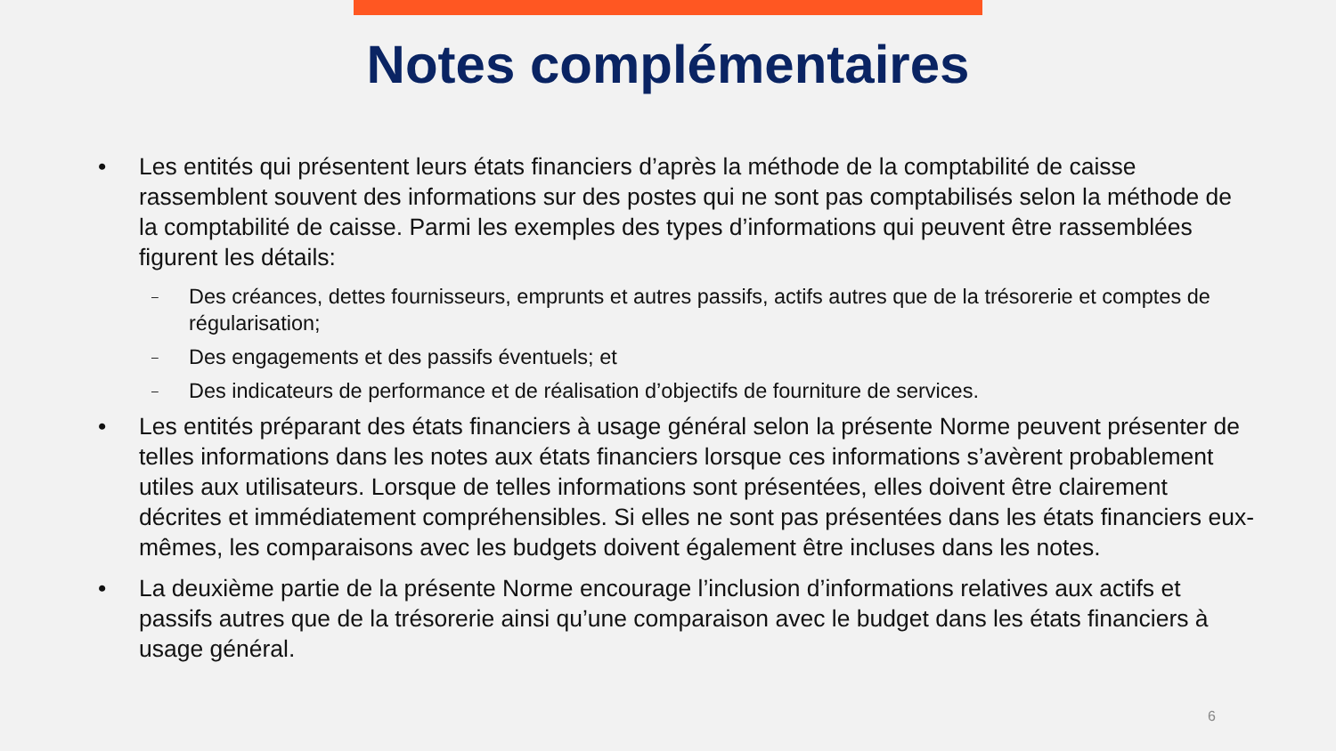Notes complémentaires
• Les entités qui présentent leurs états financiers d’après la méthode de la comptabilité de caisse rassemblent souvent des informations sur des postes qui ne sont pas comptabilisés selon la méthode de la comptabilité de caisse. Parmi les exemples des types d’informations qui peuvent être rassemblées figurent les détails:
– Des créances, dettes fournisseurs, emprunts et autres passifs, actifs autres que de la trésorerie et comptes de régularisation;
– Des engagements et des passifs éventuels; et
– Des indicateurs de performance et de réalisation d’objectifs de fourniture de services.
• Les entités préparant des états financiers à usage général selon la présente Norme peuvent présenter de telles informations dans les notes aux états financiers lorsque ces informations s’avèrent probablement utiles aux utilisateurs. Lorsque de telles informations sont présentées, elles doivent être clairement décrites et immédiatement compréhensibles. Si elles ne sont pas présentées dans les états financiers eux-mêmes, les comparaisons avec les budgets doivent également être incluses dans les notes.
• La deuxième partie de la présente Norme encourage l’inclusion d’informations relatives aux actifs et passifs autres que de la trésorerie ainsi qu’une comparaison avec le budget dans les états financiers à usage général.
6